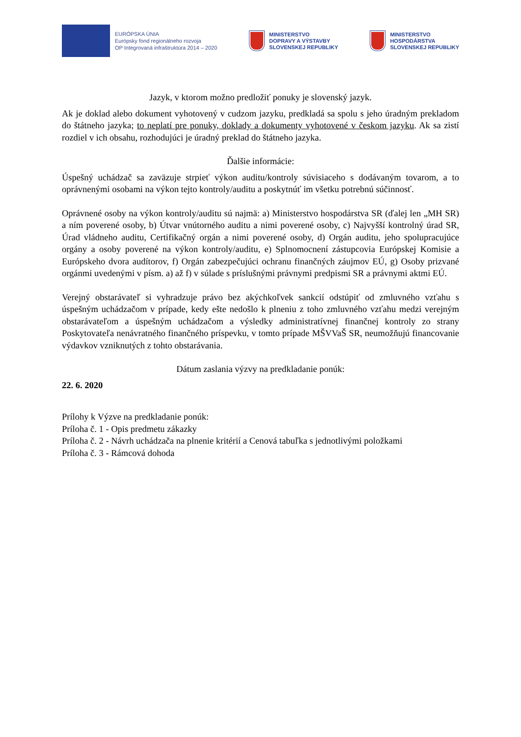EURÓPSKA ÚNIA
Európsky fond regionálneho rozvoja
OP Integrovaná infraštruktúra 2014 – 2020
MINISTERSTVO
DOPRAVY A VÝSTAVBY
SLOVENSKEJ REPUBLIKY
MINISTERSTVO
HOSPODÁRSTVA
SLOVENSKEJ REPUBLIKY
Jazyk, v ktorom možno predložiť ponuky je slovenský jazyk.
Ak je doklad alebo dokument vyhotovený v cudzom jazyku, predkladá sa spolu s jeho úradným prekladom do štátneho jazyka; to neplatí pre ponuky, doklady a dokumenty vyhotovené v českom jazyku. Ak sa zistí rozdiel v ich obsahu, rozhodujúci je úradný preklad do štátneho jazyka.
Ďalšie informácie:
Úspešný uchádzač sa zaväzuje strpieť výkon auditu/kontroly súvisiaceho s dodávaným tovarom, a to oprávnenými osobami na výkon tejto kontroly/auditu a poskytnúť im všetku potrebnú súčinnosť.
Oprávnené osoby na výkon kontroly/auditu sú najmä: a) Ministerstvo hospodárstva SR (ďalej len „MH SR) a ním poverené osoby, b) Útvar vnútorného auditu a nimi poverené osoby, c) Najvyšší kontrolný úrad SR, Úrad vládneho auditu, Certifikačný orgán a nimi poverené osoby, d) Orgán auditu, jeho spolupracujúce orgány a osoby poverené na výkon kontroly/auditu, e) Splnomocnení zástupcovia Európskej Komisie a Európskeho dvora audítorov, f) Orgán zabezpečujúci ochranu finančných záujmov EÚ, g) Osoby prizvané orgánmi uvedenými v písm. a) až f) v súlade s príslušnými právnymi predpismi SR a právnymi aktmi EÚ.
Verejný obstarávateľ si vyhradzuje právo bez akýchkoľvek sankcií odstúpiť od zmluvného vzťahu s úspešným uchádzačom v prípade, kedy ešte nedošlo k plneniu z toho zmluvného vzťahu medzi verejným obstarávateľom a úspešným uchádzačom a výsledky administratívnej finančnej kontroly zo strany Poskytovateľa nenávratného finančného príspevku, v tomto prípade MŠVVaŠ SR, neumožňujú financovanie výdavkov vzniknutých z tohto obstarávania.
Dátum zaslania výzvy na predkladanie ponúk:
22. 6. 2020
Prílohy k Výzve na predkladanie ponúk:
Príloha č. 1 - Opis predmetu zákazky
Príloha č. 2 - Návrh uchádzača na plnenie kritérií a Cenová tabuľka s jednotlivými položkami
Príloha č. 3 - Rámcová dohoda